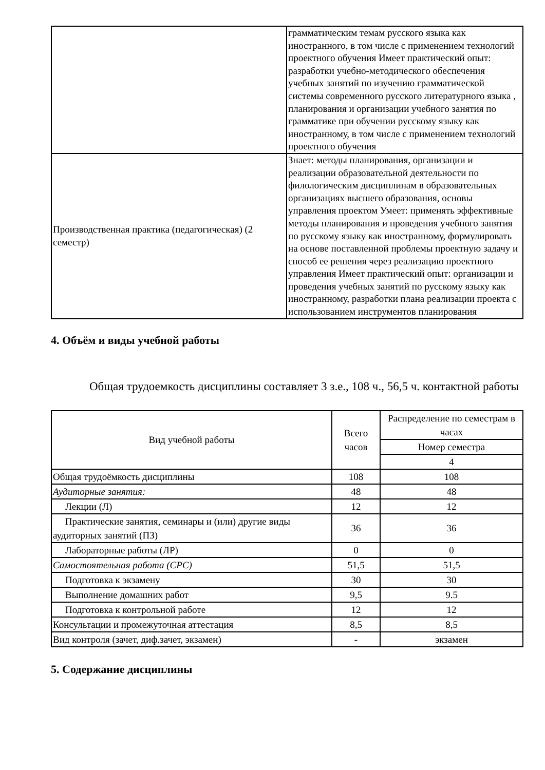| | грамматическим темам русского языка как иностранного, в том числе с применением технологий проектного обучения Имеет практический опыт: разработки учебно-методического обеспечения учебных занятий по изучению грамматической системы современного русского литературного языка , планирования и организации учебного занятия по грамматике при обучении русскому языку как иностранному, в том числе с применением технологий проектного обучения |
| Производственная практика (педагогическая) (2 семестр) | Знает: методы планирования, организации и реализации образовательной деятельности по филологическим дисциплинам в образовательных организациях высшего образования, основы управления проектом Умеет: применять эффективные методы планирования и проведения учебного занятия по русскому языку как иностранному, формулировать на основе поставленной проблемы проектную задачу и способ ее решения через реализацию проектного управления Имеет практический опыт: организации и проведения учебных занятий по русскому языку как иностранному, разработки плана реализации проекта с использованием инструментов планирования |
4. Объём и виды учебной работы
Общая трудоемкость дисциплины составляет 3 з.е., 108 ч., 56,5 ч. контактной работы
| Вид учебной работы | Всего часов | Распределение по семестрам в часах |
| --- | --- | --- |
| | | Номер семестра |
| | | 4 |
| Общая трудоёмкость дисциплины | 108 | 108 |
| Аудиторные занятия: | 48 | 48 |
| Лекции (Л) | 12 | 12 |
| Практические занятия, семинары и (или) другие виды аудиторных занятий (ПЗ) | 36 | 36 |
| Лабораторные работы (ЛР) | 0 | 0 |
| Самостоятельная работа (СРС) | 51,5 | 51,5 |
| Подготовка к экзамену | 30 | 30 |
| Выполнение домашних работ | 9,5 | 9.5 |
| Подготовка к контрольной работе | 12 | 12 |
| Консультации и промежуточная аттестация | 8,5 | 8,5 |
| Вид контроля (зачет, диф.зачет, экзамен) | - | экзамен |
5. Содержание дисциплины